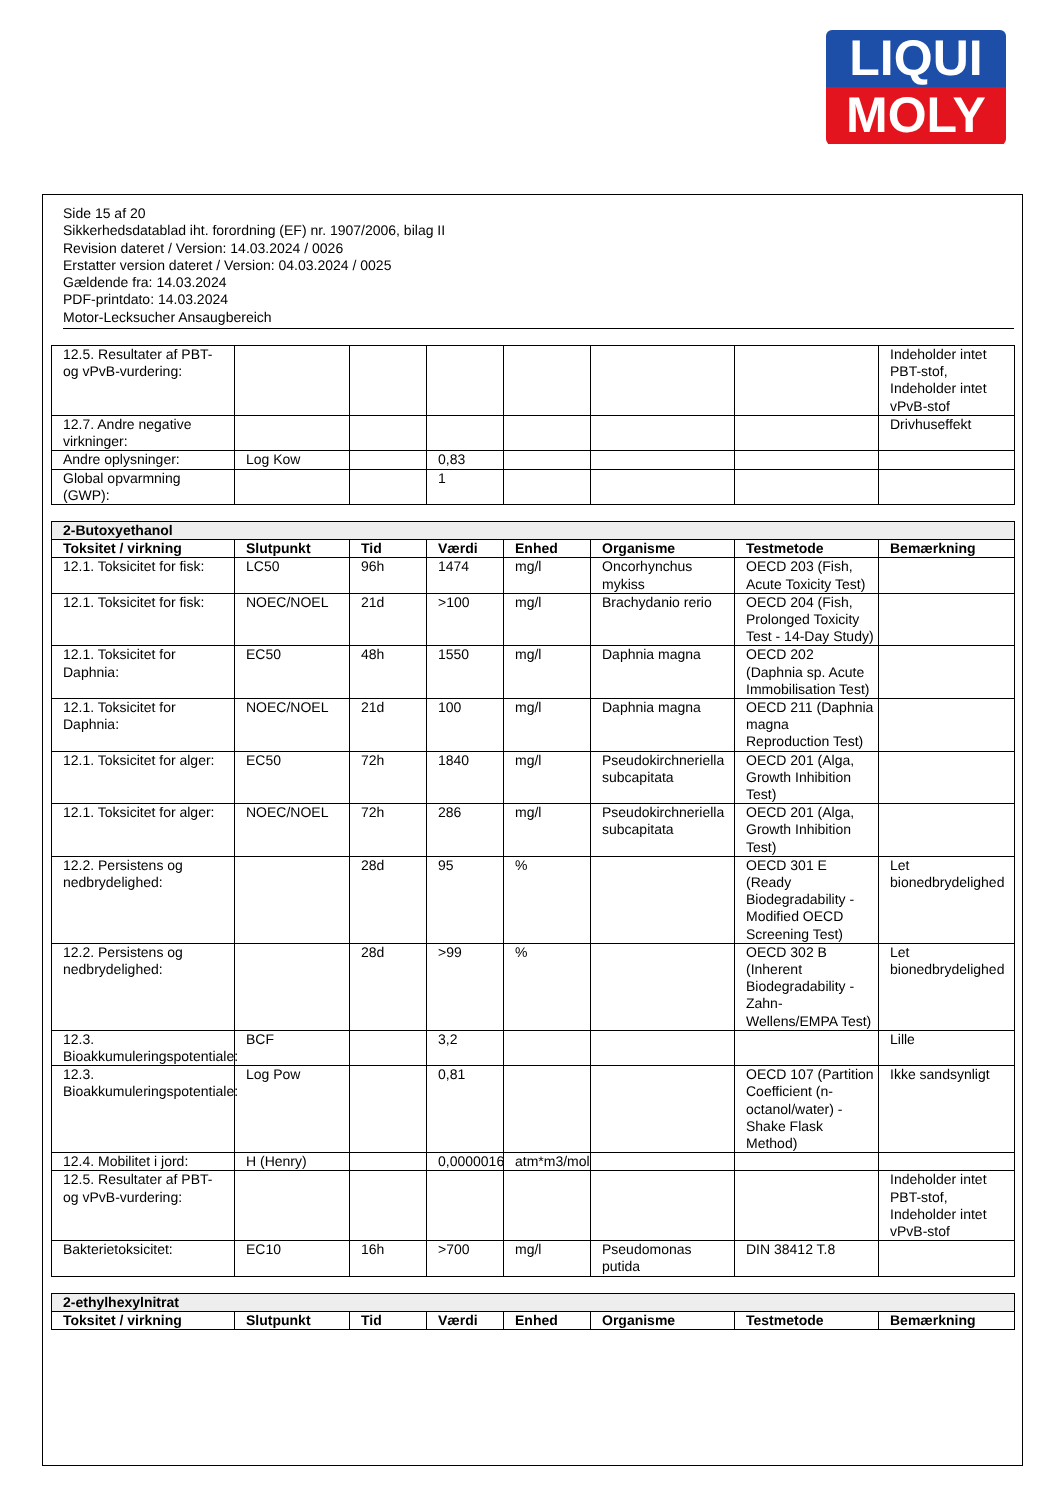LIQUI
MOLY
Side 15 af 20
Sikkerhedsdatablad iht. forordning (EF) nr. 1907/2006, bilag II
Revision dateret / Version: 14.03.2024 / 0026
Erstatter version dateret / Version: 04.03.2024 / 0025
Gældende fra: 14.03.2024
PDF-printdato: 14.03.2024
Motor-Lecksucher Ansaugbereich
| 12.5. Resultater af PBT- og vPvB-vurdering: | | | | | | | Indeholder intet PBT-stof, Indeholder intet vPvB-stof |
| 12.7. Andre negative virkninger: | | | | | | | Drivhuseffekt |
| Andre oplysninger: | Log Kow | | 0,83 | | | | |
| Global opvarmning (GWP): | | | 1 | | | | |
| 2-Butoxyethanol | | | | | | | |
| --- | --- | --- | --- | --- | --- | --- | --- |
| Toksitet / virkning | Slutpunkt | Tid | Værdi | Enhed | Organisme | Testmetode | Bemærkning |
| 12.1. Toksicitet for fisk: | LC50 | 96h | 1474 | mg/l | Oncorhynchus mykiss | OECD 203 (Fish, Acute Toxicity Test) | |
| 12.1. Toksicitet for fisk: | NOEC/NOEL | 21d | >100 | mg/l | Brachydanio rerio | OECD 204 (Fish, Prolonged Toxicity Test - 14-Day Study) | |
| 12.1. Toksicitet for Daphnia: | EC50 | 48h | 1550 | mg/l | Daphnia magna | OECD 202 (Daphnia sp. Acute Immobilisation Test) | |
| 12.1. Toksicitet for Daphnia: | NOEC/NOEL | 21d | 100 | mg/l | Daphnia magna | OECD 211 (Daphnia magna Reproduction Test) | |
| 12.1. Toksicitet for alger: | EC50 | 72h | 1840 | mg/l | Pseudokirchneriella subcapitata | OECD 201 (Alga, Growth Inhibition Test) | |
| 12.1. Toksicitet for alger: | NOEC/NOEL | 72h | 286 | mg/l | Pseudokirchneriella subcapitata | OECD 201 (Alga, Growth Inhibition Test) | |
| 12.2. Persistens og nedbrydelighed: | | 28d | 95 | % | | OECD 301 E (Ready Biodegradability - Modified OECD Screening Test) | Let bionedbrydelighed |
| 12.2. Persistens og nedbrydelighed: | | 28d | >99 | % | | OECD 302 B (Inherent Biodegradability - Zahn-Wellens/EMPA Test) | Let bionedbrydelighed |
| 12.3. Bioakkumuleringspotentiale: | BCF | | 3,2 | | | | Lille |
| 12.3. Bioakkumuleringspotentiale: | Log Pow | | 0,81 | | | OECD 107 (Partition Coefficient (n-octanol/water) - Shake Flask Method) | Ikke sandsynligt |
| 12.4. Mobilitet i jord: | H (Henry) | | 0,0000016 | atm*m3/mol | | | |
| 12.5. Resultater af PBT- og vPvB-vurdering: | | | | | | | Indeholder intet PBT-stof, Indeholder intet vPvB-stof |
| Bakterietoksicitet: | EC10 | 16h | >700 | mg/l | Pseudomonas putida | DIN 38412 T.8 | |
| 2-ethylhexylnitrat | | | | | | | |
| --- | --- | --- | --- | --- | --- | --- | --- |
| Toksitet / virkning | Slutpunkt | Tid | Værdi | Enhed | Organisme | Testmetode | Bemærkning |